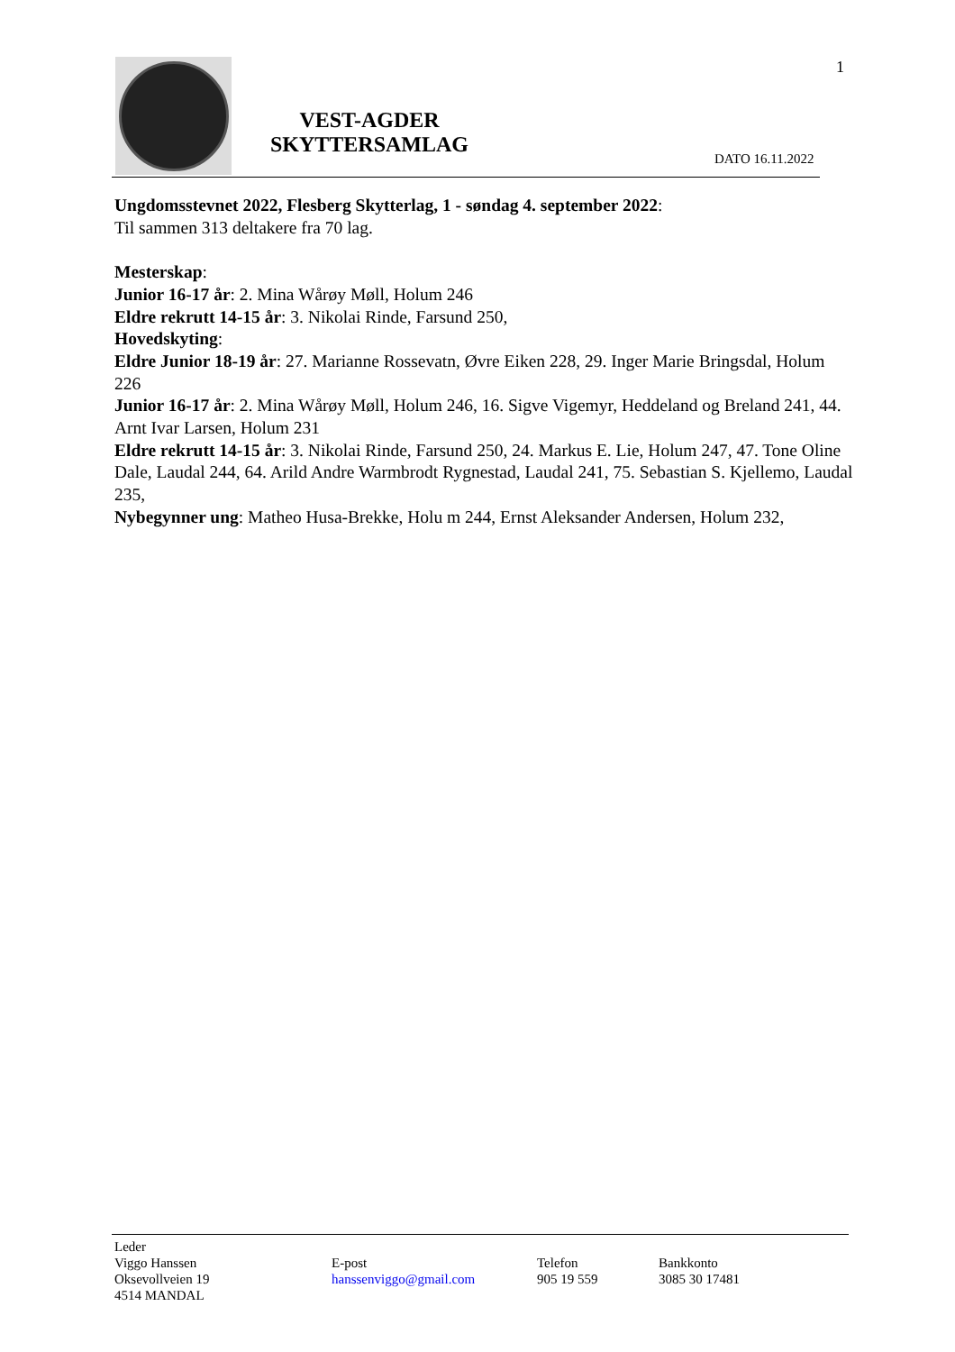VEST-AGDER
SKYTTERSAMLAG
1
DATO 16.11.2022
Ungdomsstevnet 2022, Flesberg Skytterlag, 1 - søndag 4. september 2022:
Til sammen 313 deltakere fra 70 lag.
Mesterskap:
Junior 16-17 år: 2. Mina Wårøy Møll, Holum 246
Eldre rekrutt 14-15 år: 3. Nikolai Rinde, Farsund 250,
Hovedskyting:
Eldre Junior 18-19 år: 27. Marianne Rossevatn, Øvre Eiken 228, 29. Inger Marie Bringsdal, Holum 226
Junior 16-17 år: 2. Mina Wårøy Møll, Holum 246, 16. Sigve Vigemyr, Heddeland og Breland 241, 44. Arnt Ivar Larsen, Holum 231
Eldre rekrutt 14-15 år: 3. Nikolai Rinde, Farsund 250, 24. Markus E. Lie, Holum 247, 47. Tone Oline Dale, Laudal 244, 64. Arild Andre Warmbrodt Rygnestad, Laudal 241, 75. Sebastian S. Kjellemo, Laudal 235,
Nybegynner ung: Matheo Husa-Brekke, Holu m 244, Ernst Aleksander Andersen, Holum 232,
Leder
Viggo Hanssen
Oksevollveien 19
4514 MANDAL
E-post
hanssenviggo@gmail.com
Telefon
905 19 559
Bankkonto
3085 30 17481